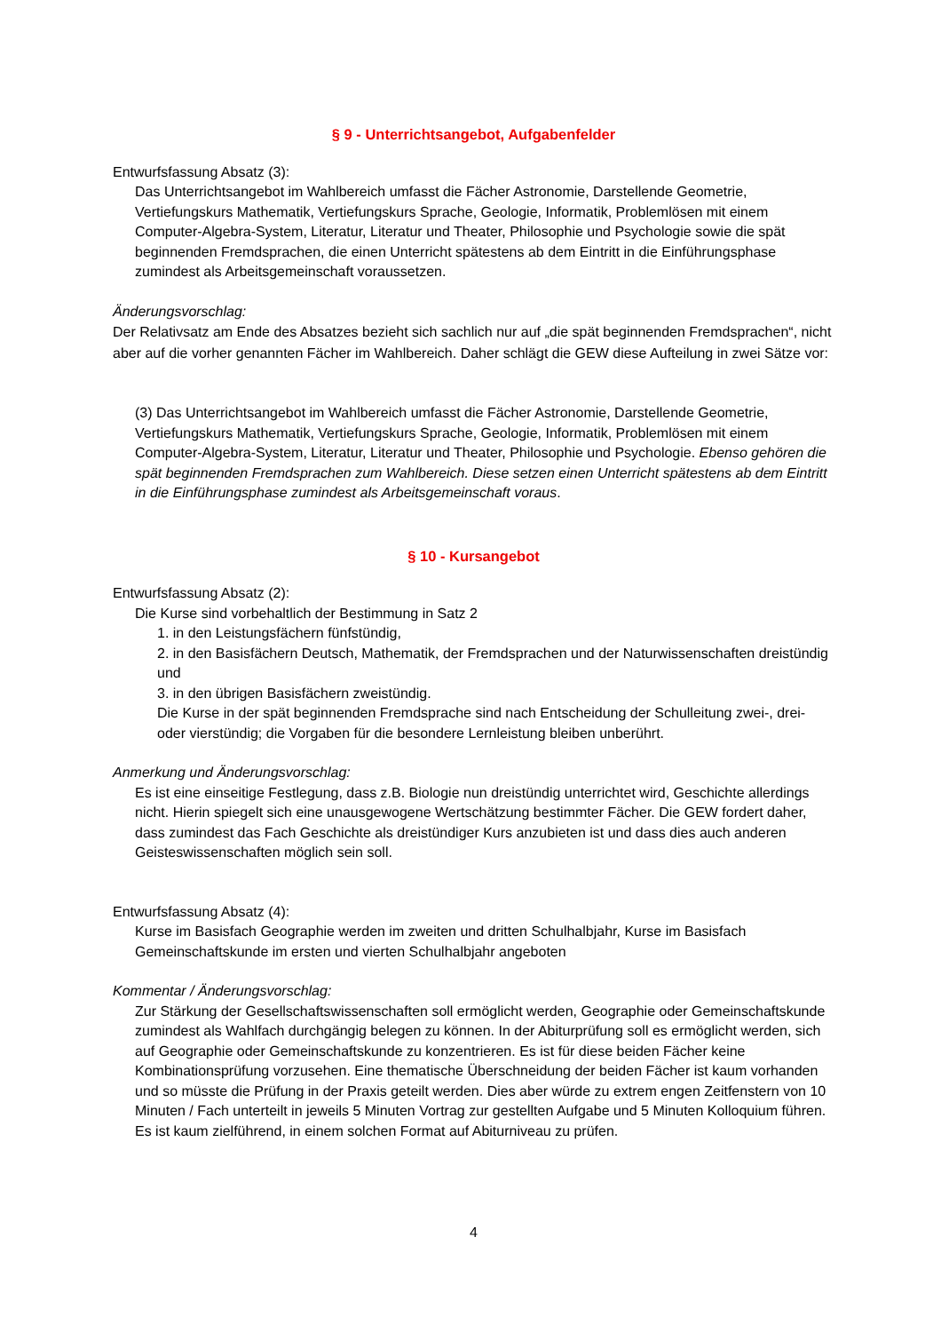§ 9 - Unterrichtsangebot, Aufgabenfelder
Entwurfsfassung Absatz (3):
Das Unterrichtsangebot im Wahlbereich umfasst die Fächer Astronomie, Darstellende Geometrie, Vertiefungskurs Mathematik, Vertiefungskurs Sprache, Geologie, Informatik, Problemlösen mit einem Computer-Algebra-System, Literatur, Literatur und Theater, Philosophie und Psychologie sowie die spät beginnenden Fremdsprachen, die einen Unterricht spätestens ab dem Eintritt in die Einführungsphase zumindest als Arbeitsgemeinschaft voraussetzen.
Änderungsvorschlag:
Der Relativsatz am Ende des Absatzes bezieht sich sachlich nur auf „die spät beginnenden Fremdsprachen“, nicht aber auf die vorher genannten Fächer im Wahlbereich. Daher schlägt die GEW diese Aufteilung in zwei Sätze vor:
(3) Das Unterrichtsangebot im Wahlbereich umfasst die Fächer Astronomie, Darstellende Geometrie, Vertiefungskurs Mathematik, Vertiefungskurs Sprache, Geologie, Informatik, Problemlösen mit einem Computer-Algebra-System, Literatur, Literatur und Theater, Philosophie und Psychologie. Ebenso gehören die spät beginnenden Fremdsprachen zum Wahlbereich. Diese setzen einen Unterricht spätestens ab dem Eintritt in die Einführungsphase zumindest als Arbeitsgemeinschaft voraus.
§ 10 - Kursangebot
Entwurfsfassung Absatz (2):
Die Kurse sind vorbehaltlich der Bestimmung in Satz 2
1. in den Leistungsfächern fünfstündig,
2. in den Basisfächern Deutsch, Mathematik, der Fremdsprachen und der Naturwissenschaften dreistündig und
3. in den übrigen Basisfächern zweistündig.
Die Kurse in der spät beginnenden Fremdsprache sind nach Entscheidung der Schulleitung zwei-, drei- oder vierstündig; die Vorgaben für die besondere Lernleistung bleiben unberührt.
Anmerkung und Änderungsvorschlag:
Es ist eine einseitige Festlegung, dass z.B. Biologie nun dreistündig unterrichtet wird, Geschichte allerdings nicht. Hierin spiegelt sich eine unausgewogene Wertschätzung bestimmter Fächer. Die GEW fordert daher, dass zumindest das Fach Geschichte als dreistündiger Kurs anzubieten ist und dass dies auch anderen Geisteswissenschaften möglich sein soll.
Entwurfsfassung Absatz (4):
Kurse im Basisfach Geographie werden im zweiten und dritten Schulhalbjahr, Kurse im Basisfach Gemeinschaftskunde im ersten und vierten Schulhalbjahr angeboten
Kommentar / Änderungsvorschlag:
Zur Stärkung der Gesellschaftswissenschaften soll ermöglicht werden, Geographie oder Gemeinschaftskunde zumindest als Wahlfach durchgängig belegen zu können. In der Abiturprüfung soll es ermöglicht werden, sich auf Geographie oder Gemeinschaftskunde zu konzentrieren. Es ist für diese beiden Fächer keine Kombinationsprüfung vorzusehen. Eine thematische Überschneidung der beiden Fächer ist kaum vorhanden und so müsste die Prüfung in der Praxis geteilt werden. Dies aber würde zu extrem engen Zeitfenstern von 10 Minuten / Fach unterteilt in jeweils 5 Minuten Vortrag zur gestellten Aufgabe und 5 Minuten Kolloquium führen. Es ist kaum zielführend, in einem solchen Format auf Abiturniveau zu prüfen.
4